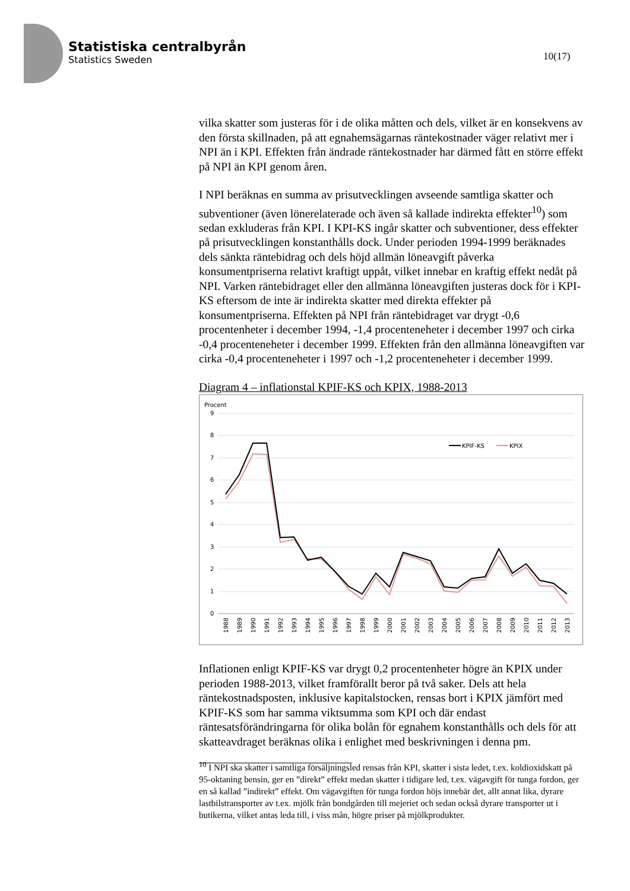Statistiska centralbyrån
Statistics Sweden
10(17)
vilka skatter som justeras för i de olika måtten och dels, vilket är en konsekvens av den första skillnaden, på att egnahemsägarnas räntekostnader väger relativt mer i NPI än i KPI. Effekten från ändrade räntekostnader har därmed fått en större effekt på NPI än KPI genom åren.
I NPI beräknas en summa av prisutvecklingen avseende samtliga skatter och subventioner (även lönerelaterade och även så kallade indirekta effekter<sup>10</sup>) som sedan exkluderas från KPI. I KPI-KS ingår skatter och subventioner, dess effekter på prisutvecklingen konstanthålls dock. Under perioden 1994-1999 beräknades dels sänkta räntebidrag och dels höjd allmän löneavgift påverka konsumentpriserna relativt kraftigt uppåt, vilket innebar en kraftig effekt nedåt på NPI. Varken räntebidraget eller den allmänna löneavgiften justeras dock för i KPI-KS eftersom de inte är indirekta skatter med direkta effekter på konsumentpriserna. Effekten på NPI från räntebidraget var drygt -0,6 procentenheter i december 1994, -1,4 procenteneheter i december 1997 och cirka -0,4 procenteneheter i december 1999. Effekten från den allmänna löneavgiften var cirka -0,4 procenteneheter i 1997 och -1,2 procenteneheter i december 1999.
Diagram 4 – inflationstal KPIF-KS och KPIX, 1988-2013
Procent
9
8
7
6
5
4
3
2
1
0
KPIF-KS
KPIX
1988
1989
1990
1991
1992
1993
1994
1995
1996
1997
1998
1999
2000
2001
2002
2003
2004
2005
2006
2007
2008
2009
2010
2011
2012
2013
Inflationen enligt KPIF-KS var drygt 0,2 procentenheter högre än KPIX under perioden 1988-2013, vilket framförallt beror på två saker. Dels att hela räntekostnadsposten, inklusive kapitalstocken, rensas bort i KPIX jämfört med KPIF-KS som har samma viktsumma som KPI och där endast räntesatsförändringarna för olika bolån för egnahem konstanthålls och dels för att skatteavdraget beräknas olika i enlighet med beskrivningen i denna pm.
<sup>10</sup> I NPI ska skatter i samtliga försäljningsled rensas från KPI, skatter i sista ledet, t.ex. koldioxidskatt på 95-oktaning bensin, ger en ”direkt” effekt medan skatter i tidigare led, t.ex. vägavgift för tunga fordon, ger en så kallad ”indirekt” effekt. Om vägavgiften för tunga fordon höjs innebär det, allt annat lika, dyrare lastbilstransporter av t.ex. mjölk från bondgården till mejeriet och sedan också dyrare transporter ut i butikerna, vilket antas leda till, i viss mån, högre priser på mjölkprodukter.